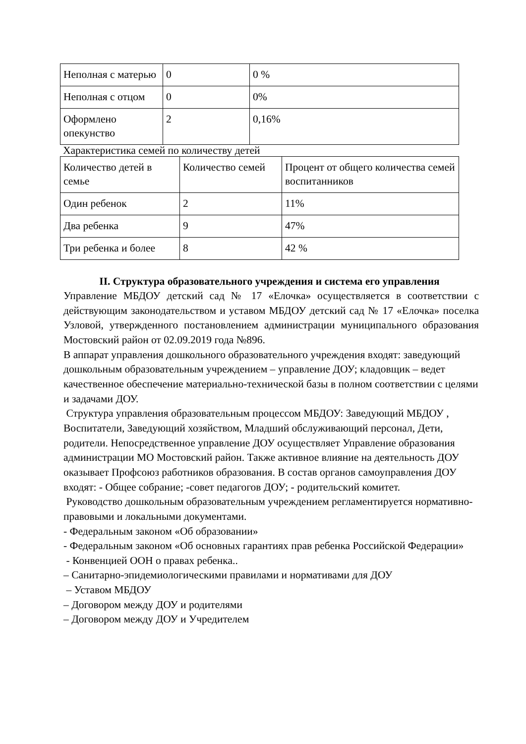| Неполная с матерью | 0 | 0 % |
| Неполная с отцом | 0 | 0% |
| Оформлено опекунство | 2 | 0,16% |
Характеристика семей по количеству детей
| Количество детей в семье | Количество семей | Процент от общего количества семей воспитанников |
| Один ребенок | 2 | 11% |
| Два ребенка | 9 | 47% |
| Три ребенка и более | 8 | 42 % |
II. Структура образовательного учреждения и система его управления
Управление МБДОУ детский сад № 17 «Елочка» осуществляется в соответствии с действующим законодательством и уставом МБДОУ детский сад № 17 «Елочка» поселка Узловой, утвержденного постановлением администрации муниципального образования Мостовский район от 02.09.2019 года №896.
В аппарат управления дошкольного образовательного учреждения входят: заведующий дошкольным образовательным учреждением – управление ДОУ; кладовщик – ведет качественное обеспечение материально-технической базы в полном соответствии с целями и задачами ДОУ.
Структура управления образовательным процессом МБДОУ: Заведующий МБДОУ , Воспитатели, Заведующий хозяйством, Младший обслуживающий персонал, Дети, родители. Непосредственное управление ДОУ осуществляет Управление образования администрации МО Мостовский район. Также активное влияние на деятельность ДОУ оказывает Профсоюз работников образования. В состав органов самоуправления ДОУ входят: - Общее собрание; -совет педагогов ДОУ; - родительский комитет.
Руководство дошкольным образовательным учреждением регламентируется нормативно- правовыми и локальными документами.
- Федеральным законом «Об образовании»
- Федеральным законом «Об основных гарантиях прав ребенка Российской Федерации»
- Конвенцией ООН о правах ребенка..
– Санитарно-эпидемиологическими правилами и нормативами для ДОУ
– Уставом МБДОУ
– Договором между ДОУ и родителями
– Договором между ДОУ и Учредителем